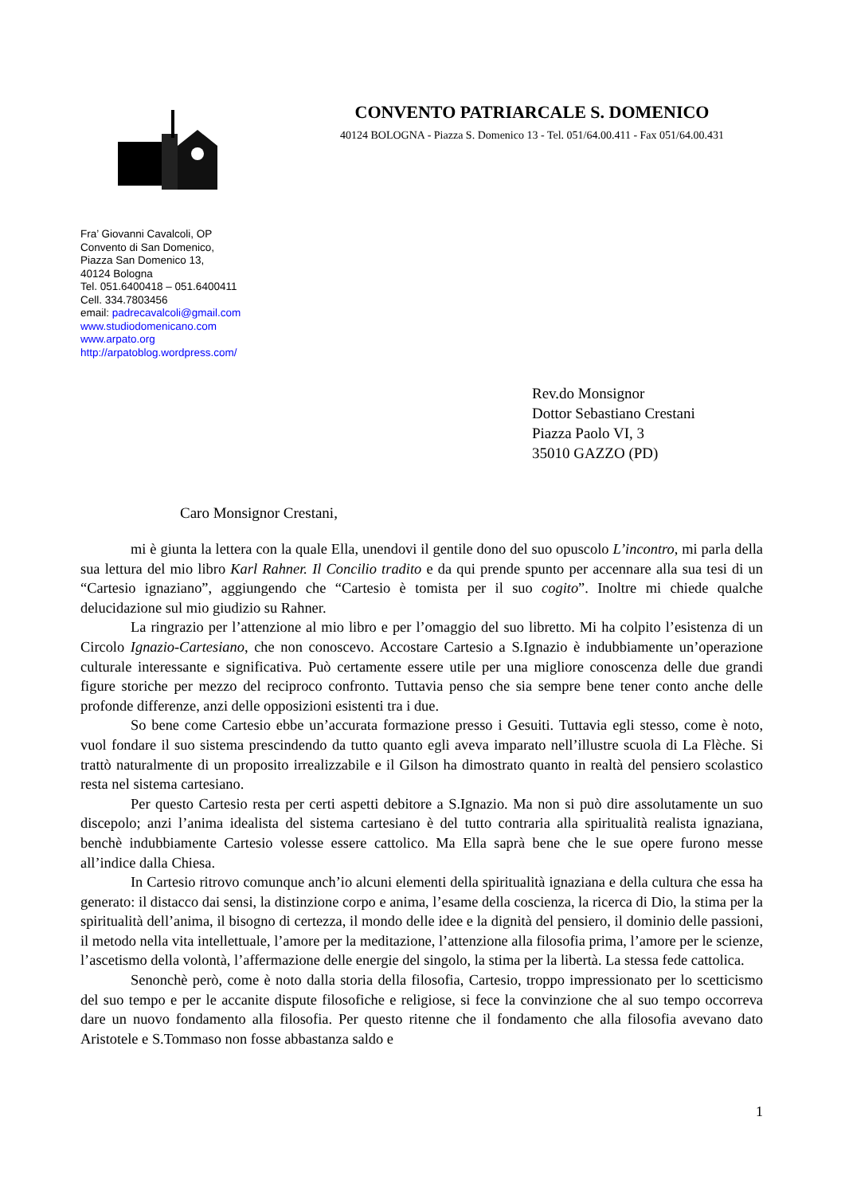CONVENTO PATRIARCALE S. DOMENICO
40124 BOLOGNA - Piazza S. Domenico 13 - Tel. 051/64.00.411 - Fax 051/64.00.431
Fra’ Giovanni Cavalcoli, OP
Convento di San Domenico,
Piazza San Domenico 13,
40124 Bologna
Tel. 051.6400418 – 051.6400411
Cell. 334.7803456
email: padrecavalcoli@gmail.com
www.studiodomenicano.com
www.arpato.org
http://arpatoblog.wordpress.com/
Rev.do Monsignor
Dottor Sebastiano Crestani
Piazza Paolo VI, 3
35010 GAZZO (PD)
Caro Monsignor Crestani,
mi è giunta la lettera con la quale Ella, unendovi il gentile dono del suo opuscolo L’incontro, mi parla della sua lettura del mio libro Karl Rahner. Il Concilio tradito e da qui prende spunto per accennare alla sua tesi di un “Cartesio ignaziano”, aggiungendo che “Cartesio è tomista per il suo cogito”. Inoltre mi chiede qualche delucidazione sul mio giudizio su Rahner.
La ringrazio per l’attenzione al mio libro e per l’omaggio del suo libretto. Mi ha colpito l’esistenza di un Circolo Ignazio-Cartesiano, che non conoscevo. Accostare Cartesio a S.Ignazio è indubbiamente un’operazione culturale interessante e significativa. Può certamente essere utile per una migliore conoscenza delle due grandi figure storiche per mezzo del reciproco confronto. Tuttavia penso che sia sempre bene tener conto anche delle profonde differenze, anzi delle opposizioni esistenti tra i due.
So bene come Cartesio ebbe un’accurata formazione presso i Gesuiti. Tuttavia egli stesso, come è noto, vuol fondare il suo sistema prescindendo da tutto quanto egli aveva imparato nell’illustre scuola di La Flèche. Si trattò naturalmente di un proposito irrealizzabile e il Gilson ha dimostrato quanto in realtà del pensiero scolastico resta nel sistema cartesiano.
Per questo Cartesio resta per certi aspetti debitore a S.Ignazio. Ma non si può dire assolutamente un suo discepolo; anzi l’anima idealista del sistema cartesiano è del tutto contraria alla spiritualità realista ignaziana, benchè indubbiamente Cartesio volesse essere cattolico. Ma Ella saprà bene che le sue opere furono messe all’indice dalla Chiesa.
In Cartesio ritrovo comunque anch’io alcuni elementi della spiritualità ignaziana e della cultura che essa ha generato: il distacco dai sensi, la distinzione corpo e anima, l’esame della coscienza, la ricerca di Dio, la stima per la spiritualità dell’anima, il bisogno di certezza, il mondo delle idee e la dignità del pensiero, il dominio delle passioni, il metodo nella vita intellettuale, l’amore per la meditazione, l’attenzione alla filosofia prima, l’amore per le scienze, l’ascetismo della volontà, l’affermazione delle energie del singolo, la stima per la libertà. La stessa fede cattolica.
Senonchè però, come è noto dalla storia della filosofia, Cartesio, troppo impressionato per lo scetticismo del suo tempo e per le accanite dispute filosofiche e religiose, si fece la convinzione che al suo tempo occorreva dare un nuovo fondamento alla filosofia. Per questo ritenne che il fondamento che alla filosofia avevano dato Aristotele e S.Tommaso non fosse abbastanza saldo e
1